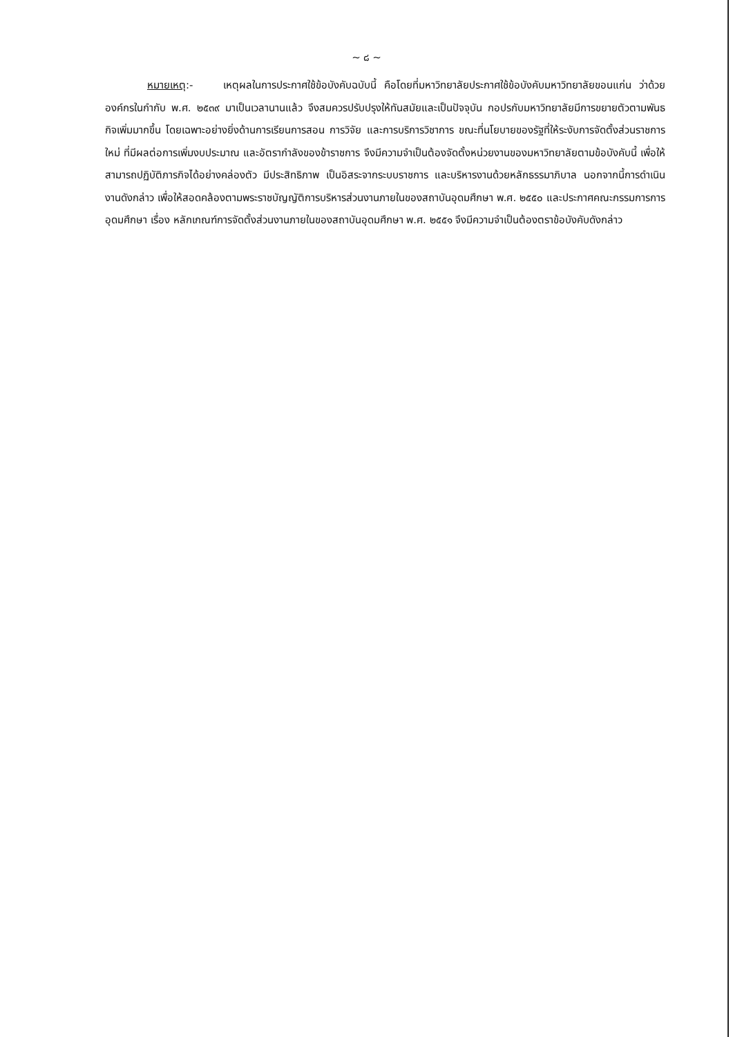~ ๘ ~
หมายเหตุ:- เหตุผลในการประกาศใช้ข้อบังคับฉบับนี้ คือโดยที่มหาวิทยาลัยประกาศใช้ข้อบังคับมหาวิทยาลัยขอนแก่น ว่าด้วยองค์กรในกำกับ พ.ศ. ๒๕๓๙ มาเป็นเวลานานแล้ว จึงสมควรปรับปรุงให้ทันสมัยและเป็นปัจจุบัน กอปรกับมหาวิทยาลัยมีการขยายตัวตามพันธกิจเพิ่มมากขึ้น โดยเฉพาะอย่างยิ่งด้านการเรียนการสอน การวิจัย และการบริการวิชาการ ขณะที่นโยบายของรัฐที่ให้ระงับการจัดตั้งส่วนราชการใหม่ ที่มีผลต่อการเพิ่มงบประมาณ และอัตรากำลังของข้าราชการ จึงมีความจำเป็นต้องจัดตั้งหน่วยงานของมหาวิทยาลัยตามข้อบังคับนี้ เพื่อให้สามารถปฏิบัติภารกิจได้อย่างคล่องตัว มีประสิทธิภาพ เป็นอิสระจากระบบราชการ และบริหารงานด้วยหลักธรรมาภิบาล นอกจากนี้การดำเนินงานดังกล่าว เพื่อให้สอดคล้องตามพระราชบัญญัติการบริหารส่วนงานภายในของสถาบันอุดมศึกษา พ.ศ. ๒๕๕๐ และประกาศคณะกรรมการการอุดมศึกษา เรื่อง หลักเกณฑ์การจัดตั้งส่วนงานภายในของสถาบันอุดมศึกษา พ.ศ. ๒๕๕๑ จึงมีความจำเป็นต้องตราข้อบังคับดังกล่าว